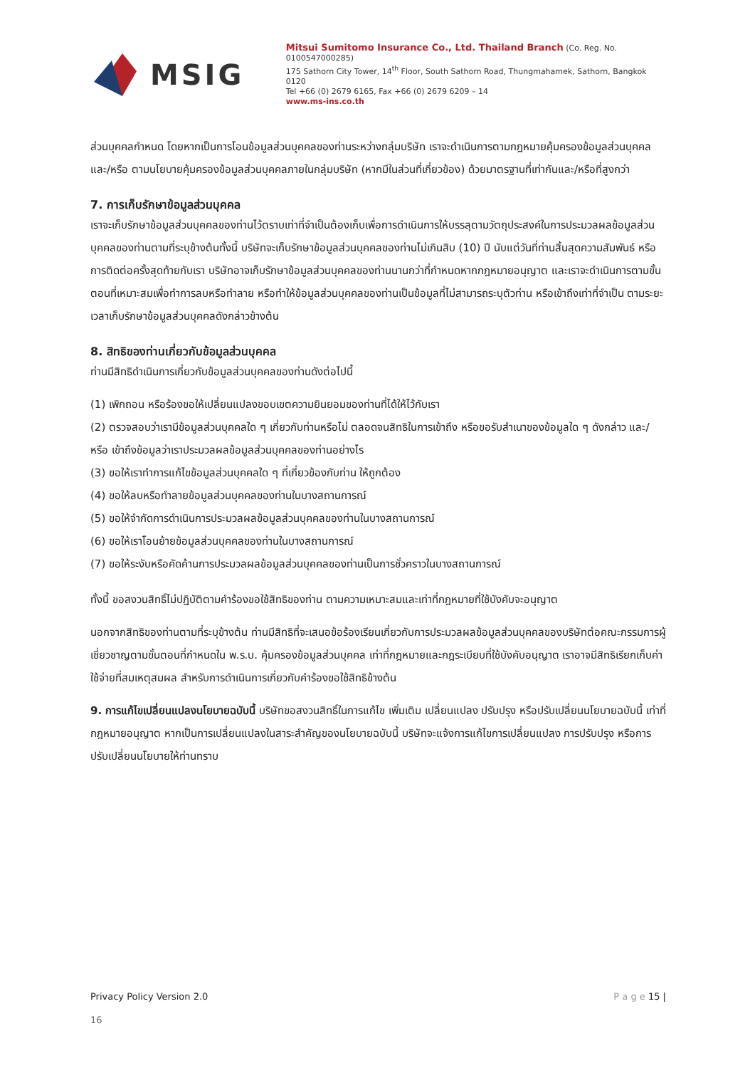MSIG
Mitsui Sumitomo Insurance Co., Ltd. Thailand Branch (Co. Reg. No. 0100547000285)
175 Sathorn City Tower, 14<sup>th</sup> Floor, South Sathorn Road, Thungmahamek, Sathorn, Bangkok 0120
Tel +66 (0) 2679 6165, Fax +66 (0) 2679 6209 – 14
www.ms-ins.co.th
ส่วนบุคคลกำหนด โดยหากเป็นการโอนข้อมูลส่วนบุคคลของท่านระหว่างกลุ่มบริษัท เราจะดำเนินการตามกฎหมายคุ้มครองข้อมูลส่วนบุคคล และ/หรือ ตามนโยบายคุ้มครองข้อมูลส่วนบุคคลภายในกลุ่มบริษัท (หากมีในส่วนที่เกี่ยวข้อง) ด้วยมาตรฐานที่เท่ากันและ/หรือที่สูงกว่า
7. การเก็บรักษาข้อมูลส่วนบุคคล
เราจะเก็บรักษาข้อมูลส่วนบุคคลของท่านไว้ตราบเท่าที่จำเป็นต้องเก็บเพื่อการดำเนินการให้บรรลุตามวัตถุประสงค์ในการประมวลผลข้อมูลส่วนบุคคลของท่านตามที่ระบุข้างต้นทั้งนี้ บริษัทจะเก็บรักษาข้อมูลส่วนบุคคลของท่านไม่เกินสิบ (10) ปี นับแต่วันที่ท่านสิ้นสุดความสัมพันธ์ หรือการติดต่อครั้งสุดท้ายกับเรา บริษัทอาจเก็บรักษาข้อมูลส่วนบุคคลของท่านนานกว่าที่กำหนดหากกฎหมายอนุญาต และเราจะดำเนินการตามขั้นตอนที่เหมาะสมเพื่อทำการลบหรือทำลาย หรือทำให้ข้อมูลส่วนบุคคลของท่านเป็นข้อมูลที่ไม่สามารถระบุตัวท่าน หรือเข้าถึงเท่าที่จำเป็น ตามระยะเวลาเก็บรักษาข้อมูลส่วนบุคคลดังกล่าวข้างต้น
8. สิทธิของท่านเกี่ยวกับข้อมูลส่วนบุคคล
ท่านมีสิทธิดำเนินการเกี่ยวกับข้อมูลส่วนบุคคลของท่านดังต่อไปนี้
(1) เพิกถอน หรือร้องขอให้เปลี่ยนแปลงขอบเขตความยินยอมของท่านที่ได้ให้ไว้กับเรา
(2) ตรวจสอบว่าเรามีข้อมูลส่วนบุคคลใด ๆ เกี่ยวกับท่านหรือไม่ ตลอดจนสิทธิในการเข้าถึง หรือขอรับสำเนาของข้อมูลใด ๆ ดังกล่าว และ/หรือ เข้าถึงข้อมูลว่าเราประมวลผลข้อมูลส่วนบุคคลของท่านอย่างไร
(3) ขอให้เราทำการแก้ไขข้อมูลส่วนบุคคลใด ๆ ที่เกี่ยวข้องกับท่าน ให้ถูกต้อง
(4) ขอให้ลบหรือทำลายข้อมูลส่วนบุคคลของท่านในบางสถานการณ์
(5) ขอให้จำกัดการดำเนินการประมวลผลข้อมูลส่วนบุคคลของท่านในบางสถานการณ์
(6) ขอให้เราโอนย้ายข้อมูลส่วนบุคคลของท่านในบางสถานการณ์
(7) ขอให้ระงับหรือคัดค้านการประมวลผลข้อมูลส่วนบุคคลของท่านเป็นการชั่วคราวในบางสถานการณ์
ทั้งนี้ ขอสงวนสิทธิ์ไม่ปฏิบัติตามคำร้องขอใช้สิทธิของท่าน ตามความเหมาะสมและเท่าที่กฎหมายที่ใช้บังคับจะอนุญาต
นอกจากสิทธิของท่านตามที่ระบุข้างต้น ท่านมีสิทธิที่จะเสนอข้อร้องเรียนเกี่ยวกับการประมวลผลข้อมูลส่วนบุคคลของบริษัทต่อคณะกรรมการผู้เชี่ยวชาญตามขั้นตอนที่กำหนดใน พ.ร.บ. คุ้มครองข้อมูลส่วนบุคคล เท่าที่กฎหมายและกฎระเบียบที่ใช้บังคับอนุญาต เราอาจมีสิทธิเรียกเก็บค่าใช้จ่ายที่สมเหตุสมผล สำหรับการดำเนินการเกี่ยวกับคำร้องขอใช้สิทธิข้างต้น
9. การแก้ไขเปลี่ยนแปลงนโยบายฉบับนี้ บริษัทขอสงวนสิทธิ์ในการแก้ไข เพิ่มเติม เปลี่ยนแปลง ปรับปรุง หรือปรับเปลี่ยนนโยบายฉบับนี้ เท่าที่กฎหมายอนุญาต หากเป็นการเปลี่ยนแปลงในสาระสำคัญของนโยบายฉบับนี้ บริษัทจะแจ้งการแก้ไขการเปลี่ยนแปลง การปรับปรุง หรือการปรับเปลี่ยนนโยบายให้ท่านทราบ
Privacy Policy Version 2.0 P a g e 15 |
16